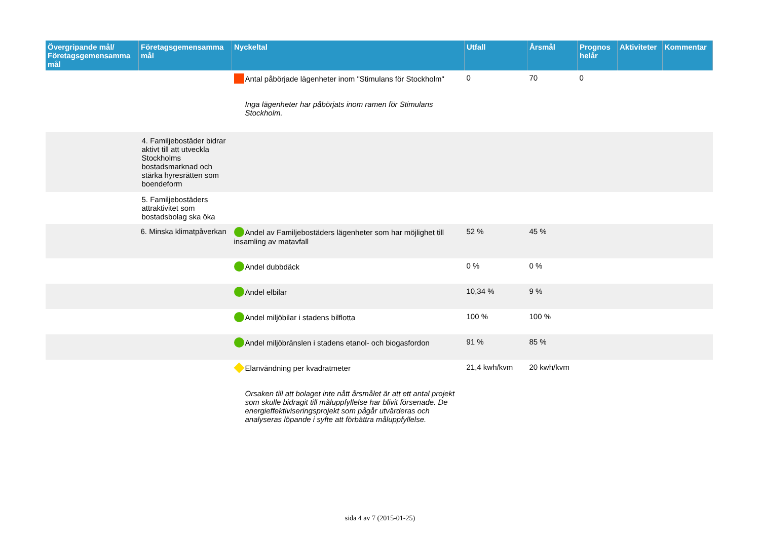| Övergripande mål/ Företagsgemensamma mål | Företagsgemensamma mål | Nyckeltal | Utfall | Årsmål | Prognos helår | Aktiviteter | Kommentar |
| --- | --- | --- | --- | --- | --- | --- | --- |
| | | Antal påbörjade lägenheter inom "Stimulans för Stockholm" Inga lägenheter har påbörjats inom ramen för Stimulans Stockholm. | 0 | 70 | 0 | | |
| | 4. Familjebostäder bidrar aktivt till att utveckla Stockholms bostadsmarknad och stärka hyresrätten som boendeform | | | | | | |
| | 5. Familjebostäders attraktivitet som bostadsbolag ska öka | | | | | | |
| | 6. Minska klimatpåverkan | Andel av Familjebostäders lägenheter som har möjlighet till insamling av matavfall | 52 % | 45 % | | | |
| | | Andel dubbdäck | 0 % | 0 % | | | |
| | | Andel elbilar | 10,34 % | 9 % | | | |
| | | Andel miljöbilar i stadens bilflotta | 100 % | 100 % | | | |
| | | Andel miljöbränslen i stadens etanol- och biogasfordon | 91 % | 85 % | | | |
| | | Elanvändning per kvadratmeter Orsaken till att bolaget inte nått årsmålet är att ett antal projekt som skulle bidragit till måluppfyllelse har blivit försenade. De energieffektiviseringsprojekt som pågår utvärderas och analyseras löpande i syfte att förbättra måluppfyllelse. | 21,4 kwh/kvm | 20 kwh/kvm | | | |
sida 4 av 7 (2015-01-25)